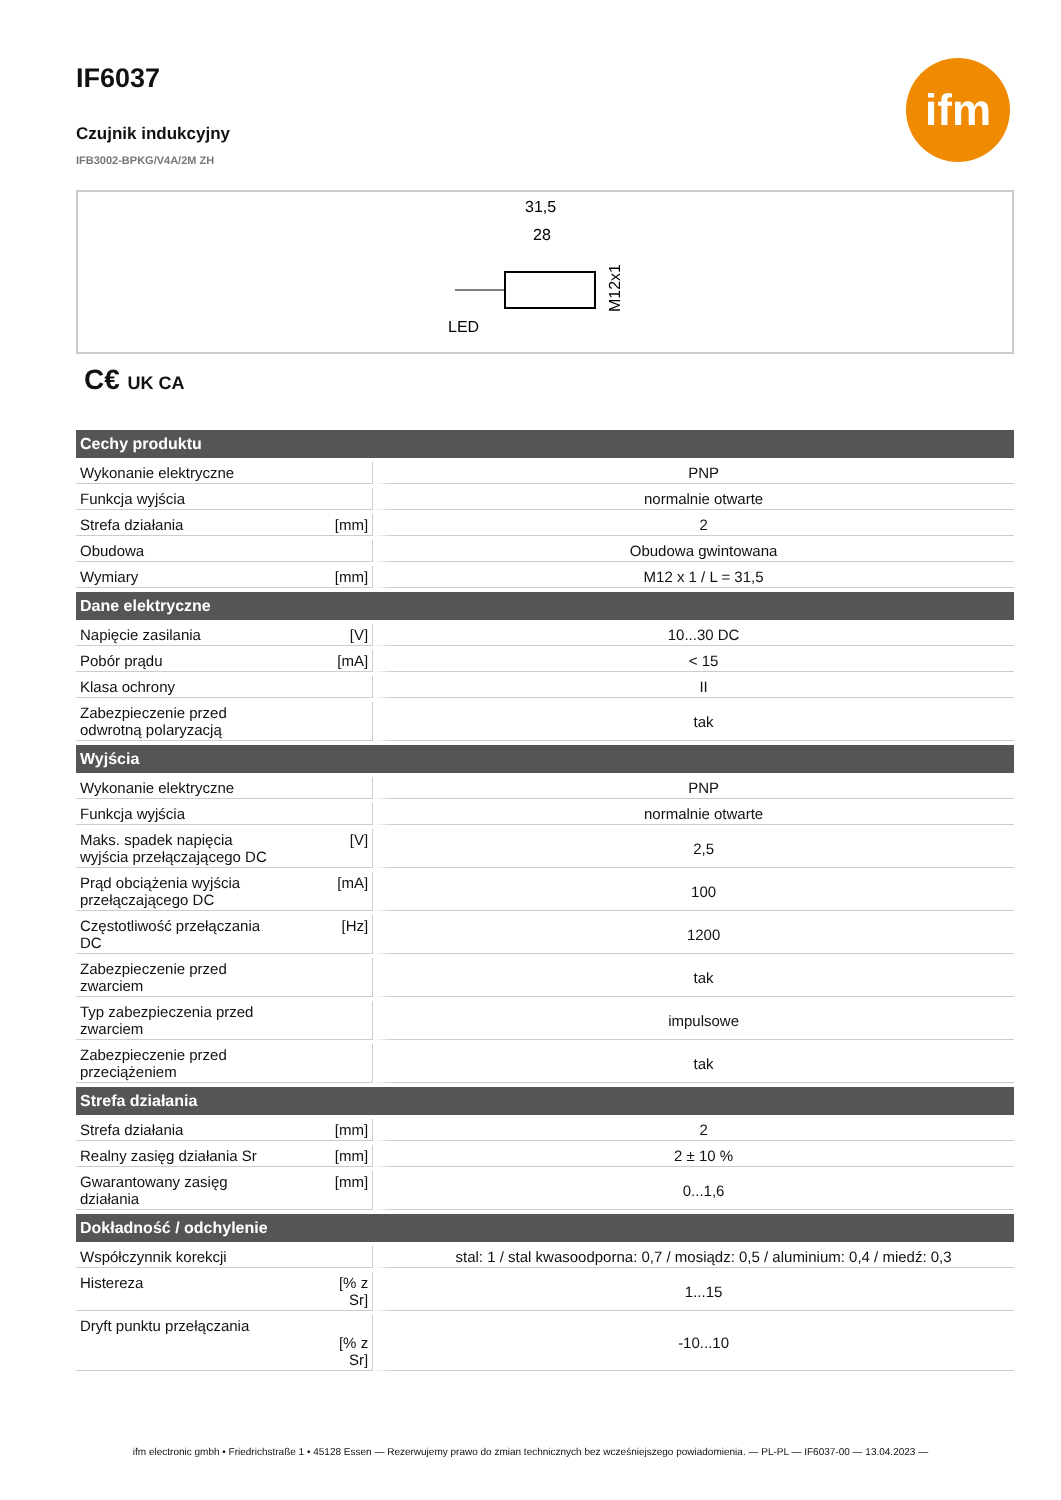ifm
IF6037
Czujnik indukcyjny
IFB3002-BPKG/V4A/2M ZH
31,5
28
LED
M12x1
C€ UK CA
| Cechy produktu | | |
| --- | --- | --- |
| Wykonanie elektryczne | | PNP |
| Funkcja wyjścia | | normalnie otwarte |
| Strefa działania | [mm] | 2 |
| Obudowa | | Obudowa gwintowana |
| Wymiary | [mm] | M12 x 1 / L = 31,5 |
| Dane elektryczne | | |
| Napięcie zasilania | [V] | 10...30 DC |
| Pobór prądu | [mA] | < 15 |
| Klasa ochrony | | II |
| Zabezpieczenie przed odwrotną polaryzacją | | tak |
| Wyjścia | | |
| Wykonanie elektryczne | | PNP |
| Funkcja wyjścia | | normalnie otwarte |
| Maks. spadek napięcia wyjścia przełączającego DC | [V] | 2,5 |
| Prąd obciążenia wyjścia przełączającego DC | [mA] | 100 |
| Częstotliwość przełączania DC | [Hz] | 1200 |
| Zabezpieczenie przed zwarciem | | tak |
| Typ zabezpieczenia przed zwarciem | | impulsowe |
| Zabezpieczenie przed przeciążeniem | | tak |
| Strefa działania | | |
| Strefa działania | [mm] | 2 |
| Realny zasięg działania Sr | [mm] | 2 ± 10 % |
| Gwarantowany zasięg działania | [mm] | 0...1,6 |
| Dokładność / odchylenie | | |
| Współczynnik korekcji | | stal: 1 / stal kwasoodporna: 0,7 / mosiądz: 0,5 / aluminium: 0,4 / miedź: 0,3 |
| Histereza | [% z Sr] | 1...15 |
| Dryft punktu przełączania | [% z Sr] | -10...10 |
ifm electronic gmbh • Friedrichstraße 1 • 45128 Essen — Rezerwujemy prawo do zmian technicznych bez wcześniejszego powiadomienia. — PL-PL — IF6037-00 — 13.04.2023 —